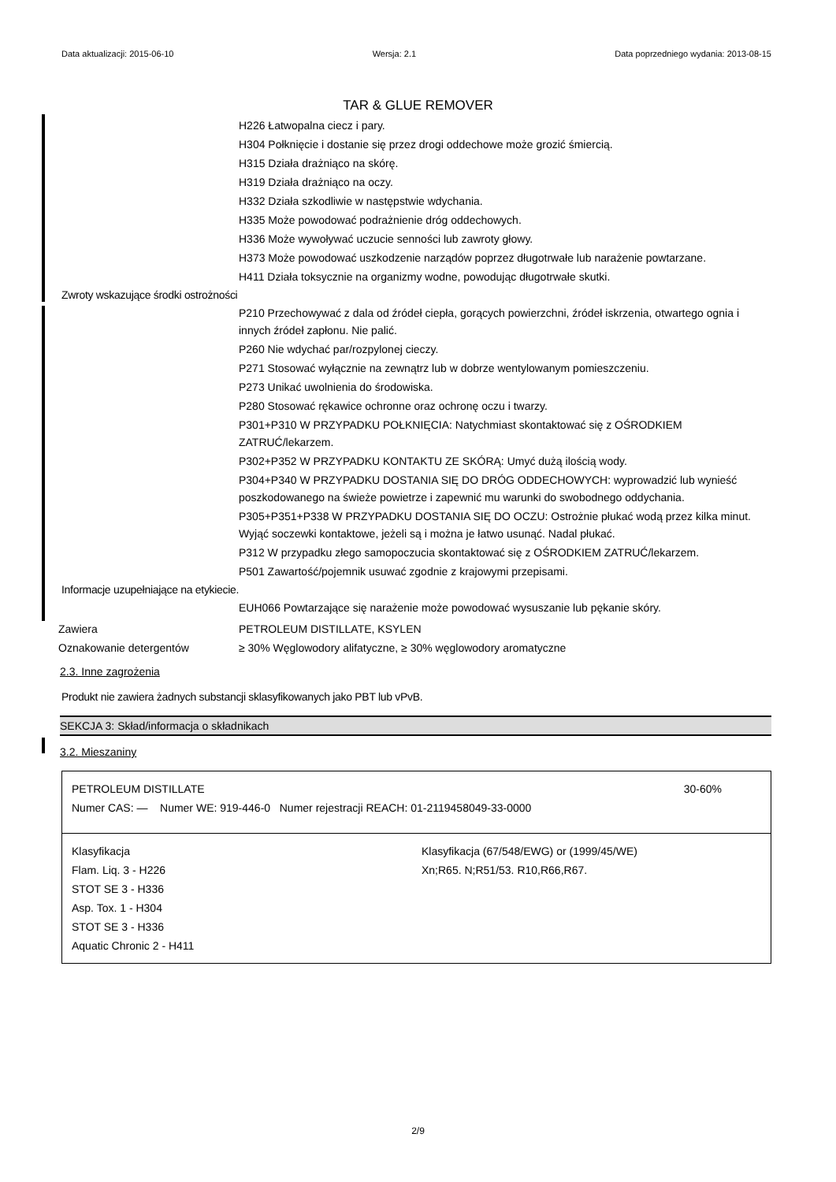Data aktualizacji: 2015-06-10 Wersja: 2.1 Data poprzedniego wydania: 2013-08-15
TAR & GLUE REMOVER
H226 Łatwopalna ciecz i pary.
H304 Połknięcie i dostanie się przez drogi oddechowe może grozić śmiercią.
H315 Działa drażniąco na skórę.
H319 Działa drażniąco na oczy.
H332 Działa szkodliwie w następstwie wdychania.
H335 Może powodować podrażnienie dróg oddechowych.
H336 Może wywoływać uczucie senności lub zawroty głowy.
H373 Może powodować uszkodzenie narządów poprzez długotrwałe lub narażenie powtarzane.
H411 Działa toksycznie na organizmy wodne, powodując długotrwałe skutki.
Zwroty wskazujące środki ostrożności
P210 Przechowywać z dala od źródeł ciepła, gorących powierzchni, źródeł iskrzenia, otwartego ognia i innych źródeł zapłonu. Nie palić.
P260 Nie wdychać par/rozpylonej cieczy.
P271 Stosować wyłącznie na zewnątrz lub w dobrze wentylowanym pomieszczeniu.
P273 Unikać uwolnienia do środowiska.
P280 Stosować rękawice ochronne oraz ochronę oczu i twarzy.
P301+P310 W PRZYPADKU POŁKNIĘCIA: Natychmiast skontaktować się z OŚRODKIEM ZATRUĆ/lekarzem.
P302+P352 W PRZYPADKU KONTAKTU ZE SKÓRĄ: Umyć dużą ilością wody.
P304+P340 W PRZYPADKU DOSTANIA SIĘ DO DRÓG ODDECHOWYCH: wyprowadzić lub wynieść poszkodowanego na świeże powietrze i zapewnić mu warunki do swobodnego oddychania.
P305+P351+P338 W PRZYPADKU DOSTANIA SIĘ DO OCZU: Ostrożnie płukać wodą przez kilka minut. Wyjąć soczewki kontaktowe, jeżeli są i można je łatwo usunąć. Nadal płukać.
P312 W przypadku złego samopoczucia skontaktować się z OŚRODKIEM ZATRUĆ/lekarzem.
P501 Zawartość/pojemnik usuwać zgodnie z krajowymi przepisami.
Informacje uzupełniające na etykiecie.
EUH066 Powtarzające się narażenie może powodować wysuszanie lub pękanie skóry.
Zawiera PETROLEUM DISTILLATE, KSYLEN
Oznakowanie detergentów ≥ 30% Węglowodory alifatyczne, ≥ 30% węglowodory aromatyczne
2.3. Inne zagrożenia
Produkt nie zawiera żadnych substancji sklasyfikowanych jako PBT lub vPvB.
SEKCJA 3: Skład/informacja o składnikach
3.2. Mieszaniny
| PETROLEUM DISTILLATE 30-60% Numer CAS: — Numer WE: 919-446-0 Numer rejestracji REACH: 01-2119458049-33-0000 | |
| Klasyfikacja Flam. Liq. 3 - H226 STOT SE 3 - H336 Asp. Tox. 1 - H304 STOT SE 3 - H336 Aquatic Chronic 2 - H411 | Klasyfikacja (67/548/EWG) or (1999/45/WE) Xn;R65. N;R51/53. R10,R66,R67. |
2/9